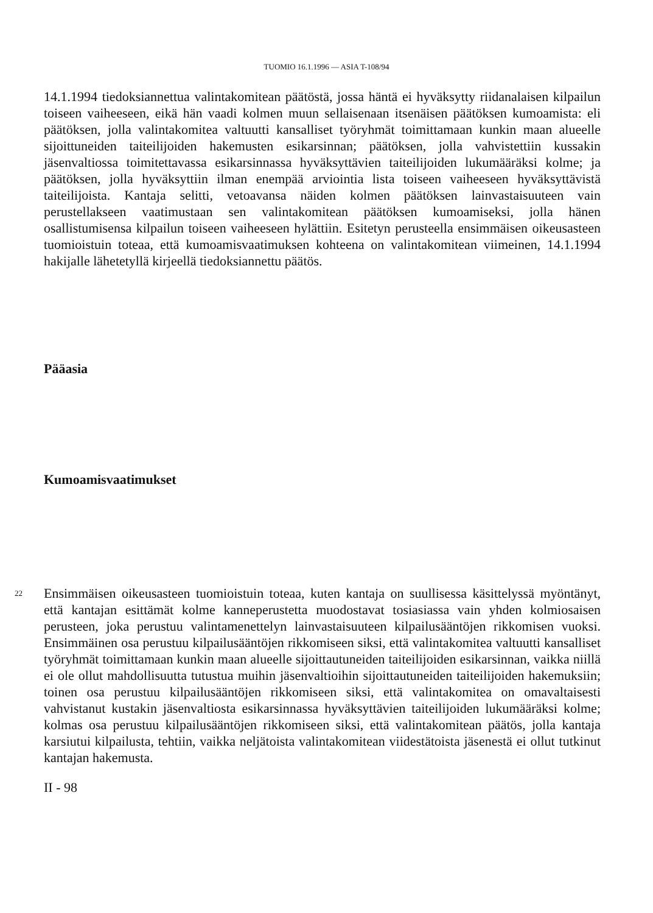TUOMIO 16.1.1996 — ASIA T-108/94
14.1.1994 tiedoksiannettua valintakomitean päätöstä, jossa häntä ei hyväksytty riidanalaisen kilpailun toiseen vaiheeseen, eikä hän vaadi kolmen muun sellaisenaan itsenäisen päätöksen kumoamista: eli päätöksen, jolla valintakomitea valtuutti kansalliset työryhmät toimittamaan kunkin maan alueelle sijoittuneiden taiteilijoiden hakemusten esikarsinnan; päätöksen, jolla vahvistettiin kussakin jäsenvaltiossa toimitettavassa esikarsinnassa hyväksyttävien taiteilijoiden lukumääräksi kolme; ja päätöksen, jolla hyväksyttiin ilman enempää arviointia lista toiseen vaiheeseen hyväksyttävistä taiteilijoista. Kantaja selitti, vetoavansa näiden kolmen päätöksen lainvastaisuuteen vain perustellakseen vaatimustaan sen valintakomitean päätöksen kumoamiseksi, jolla hänen osallistumisensa kilpailun toiseen vaiheeseen hylättiin. Esitetyn perusteella ensimmäisen oikeusasteen tuomioistuin toteaa, että kumoamisvaatimuksen kohteena on valintakomitean viimeinen, 14.1.1994 hakijalle lähetetyllä kirjeellä tiedoksiannettu päätös.
Pääasia
Kumoamisvaatimukset
22 Ensimmäisen oikeusasteen tuomioistuin toteaa, kuten kantaja on suullisessa käsittelyssä myöntänyt, että kantajan esittämät kolme kanneperustetta muodostavat tosiasiassa vain yhden kolmiosaisen perusteen, joka perustuu valintamenettelyn lainvastaisuuteen kilpailusääntöjen rikkomisen vuoksi. Ensimmäinen osa perustuu kilpailusääntöjen rikkomiseen siksi, että valintakomitea valtuutti kansalliset työryhmät toimittamaan kunkin maan alueelle sijoittautuneiden taiteilijoiden esikarsinnan, vaikka niillä ei ole ollut mahdollisuutta tutustua muihin jäsenvaltioihin sijoittautuneiden taiteilijoiden hakemuksiin; toinen osa perustuu kilpailusääntöjen rikkomiseen siksi, että valintakomitea on omavaltaisesti vahvistanut kustakin jäsenvaltiosta esikarsinnassa hyväksyttävien taiteilijoiden lukumääräksi kolme; kolmas osa perustuu kilpailusääntöjen rikkomiseen siksi, että valintakomitean päätös, jolla kantaja karsiutui kilpailusta, tehtiin, vaikka neljätoista valintakomitean viidestätoista jäsenestä ei ollut tutkinut kantajan hakemusta.
II - 98